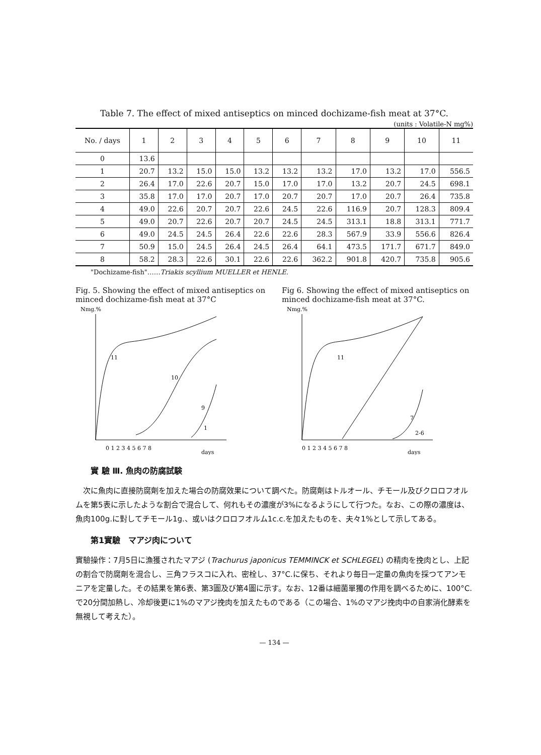Table 7. The effect of mixed antiseptics on minced dochizame-fish meat at 37°C.
(units : Volatile-N mg%)
| No. / days | 1 | 2 | 3 | 4 | 5 | 6 | 7 | 8 | 9 | 10 | 11 |
| --- | --- | --- | --- | --- | --- | --- | --- | --- | --- | --- | --- |
| 0 | 13.6 | | | | | | | | | | |
| 1 | 20.7 | 13.2 | 15.0 | 15.0 | 13.2 | 13.2 | 13.2 | 17.0 | 13.2 | 17.0 | 556.5 |
| 2 | 26.4 | 17.0 | 22.6 | 20.7 | 15.0 | 17.0 | 17.0 | 13.2 | 20.7 | 24.5 | 698.1 |
| 3 | 35.8 | 17.0 | 17.0 | 20.7 | 17.0 | 20.7 | 20.7 | 17.0 | 20.7 | 26.4 | 735.8 |
| 4 | 49.0 | 22.6 | 20.7 | 20.7 | 22.6 | 24.5 | 22.6 | 116.9 | 20.7 | 128.3 | 809.4 |
| 5 | 49.0 | 20.7 | 22.6 | 20.7 | 20.7 | 24.5 | 24.5 | 313.1 | 18.8 | 313.1 | 771.7 |
| 6 | 49.0 | 24.5 | 24.5 | 26.4 | 22.6 | 22.6 | 28.3 | 567.9 | 33.9 | 556.6 | 826.4 |
| 7 | 50.9 | 15.0 | 24.5 | 26.4 | 24.5 | 26.4 | 64.1 | 473.5 | 171.7 | 671.7 | 849.0 |
| 8 | 58.2 | 28.3 | 22.6 | 30.1 | 22.6 | 22.6 | 362.2 | 901.8 | 420.7 | 735.8 | 905.6 |
"Dochizame-fish"……Triakis scyllium MUELLER et HENLE.
Fig. 5. Showing the effect of mixed antiseptics on minced dochizame-fish meat at 37°C
Nmg.%
0 1 2 3 4 5 6 7 8
days
11
10
9
1
Fig 6. Showing the effect of mixed antiseptics on minced dochizame-fish meat at 37°C.
Nmg.%
0 1 2 3 4 5 6 7 8
days
11
7
2-6
實 驗 Ⅲ. 魚肉の防腐試験
　次に魚肉に直接防腐劑を加えた場合の防腐效果について調べた。防腐劑はトルオール、チモール及びクロロフオルムを第5表に示したような割合で混合して、何れもその濃度が3%になるようにして行つた。なお、この際の濃度は、魚肉100g.に對してチモール1g.、或いはクロロフオルム1c.c.を加えたものを、夫々1%として示してある。
第1實驗　マアジ肉について
實驗操作：7月5日に漁獲されたマアジ (Trachurus japonicus TEMMINCK et SCHLEGEL) の精肉を挽肉とし、上記の割合で防腐劑を混合し、三角フラスコに入れ、密栓し、37°C.に保ち、それより毎日一定量の魚肉を採つてアンモニアを定量した。その結果を第6表、第3圖及び第4圖に示す。なお、12番は細菌單獨の作用を調べるために、100°C.で20分間加熱し、冷却後更に1%のマアジ挽肉を加えたものである（この場合、1%のマアジ挽肉中の自家消化酵素を無視して考えた）。
— 134 —